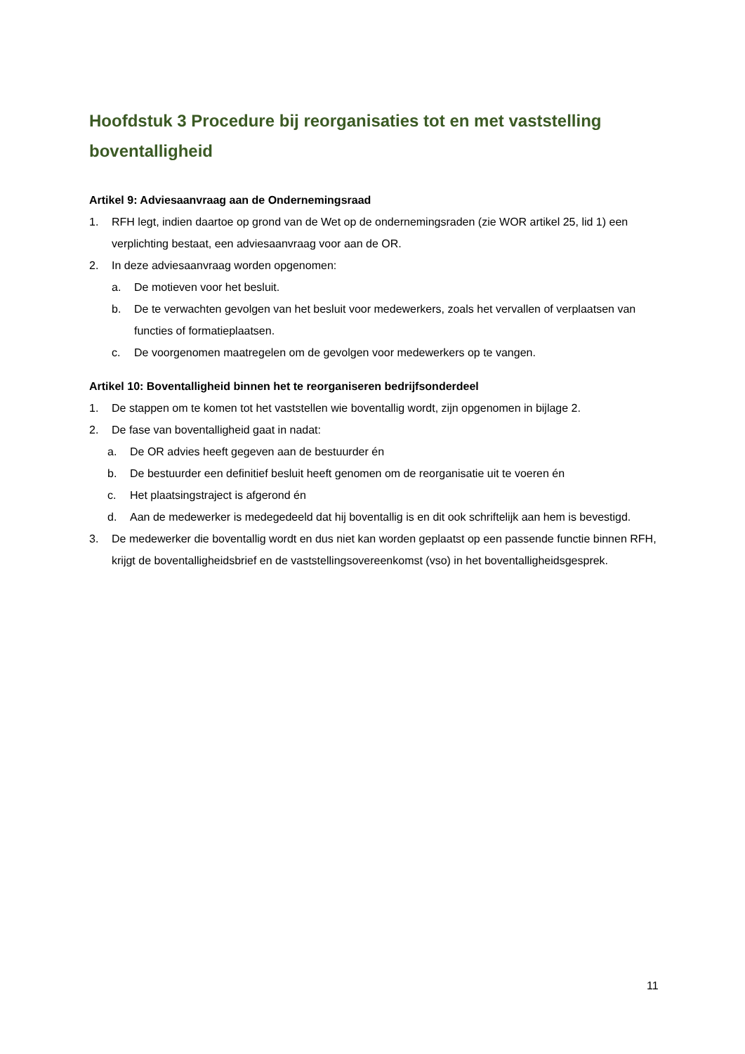Hoofdstuk 3 Procedure bij reorganisaties tot en met vaststelling boventalligheid
Artikel 9: Adviesaanvraag aan de Ondernemingsraad
1. RFH legt, indien daartoe op grond van de Wet op de ondernemingsraden (zie WOR artikel 25, lid 1) een verplichting bestaat, een adviesaanvraag voor aan de OR.
2. In deze adviesaanvraag worden opgenomen:
a. De motieven voor het besluit.
b. De te verwachten gevolgen van het besluit voor medewerkers, zoals het vervallen of verplaatsen van functies of formatieplaatsen.
c. De voorgenomen maatregelen om de gevolgen voor medewerkers op te vangen.
Artikel 10: Boventalligheid binnen het te reorganiseren bedrijfsonderdeel
1. De stappen om te komen tot het vaststellen wie boventallig wordt, zijn opgenomen in bijlage 2.
2. De fase van boventalligheid gaat in nadat:
a. De OR advies heeft gegeven aan de bestuurder én
b. De bestuurder een definitief besluit heeft genomen om de reorganisatie uit te voeren én
c. Het plaatsingstraject is afgerond én
d. Aan de medewerker is medegedeeld dat hij boventallig is en dit ook schriftelijk aan hem is bevestigd.
3. De medewerker die boventallig wordt en dus niet kan worden geplaatst op een passende functie binnen RFH, krijgt de boventalligheidsbrief en de vaststellingsovereenkomst (vso) in het boventalligheidsgesprek.
11